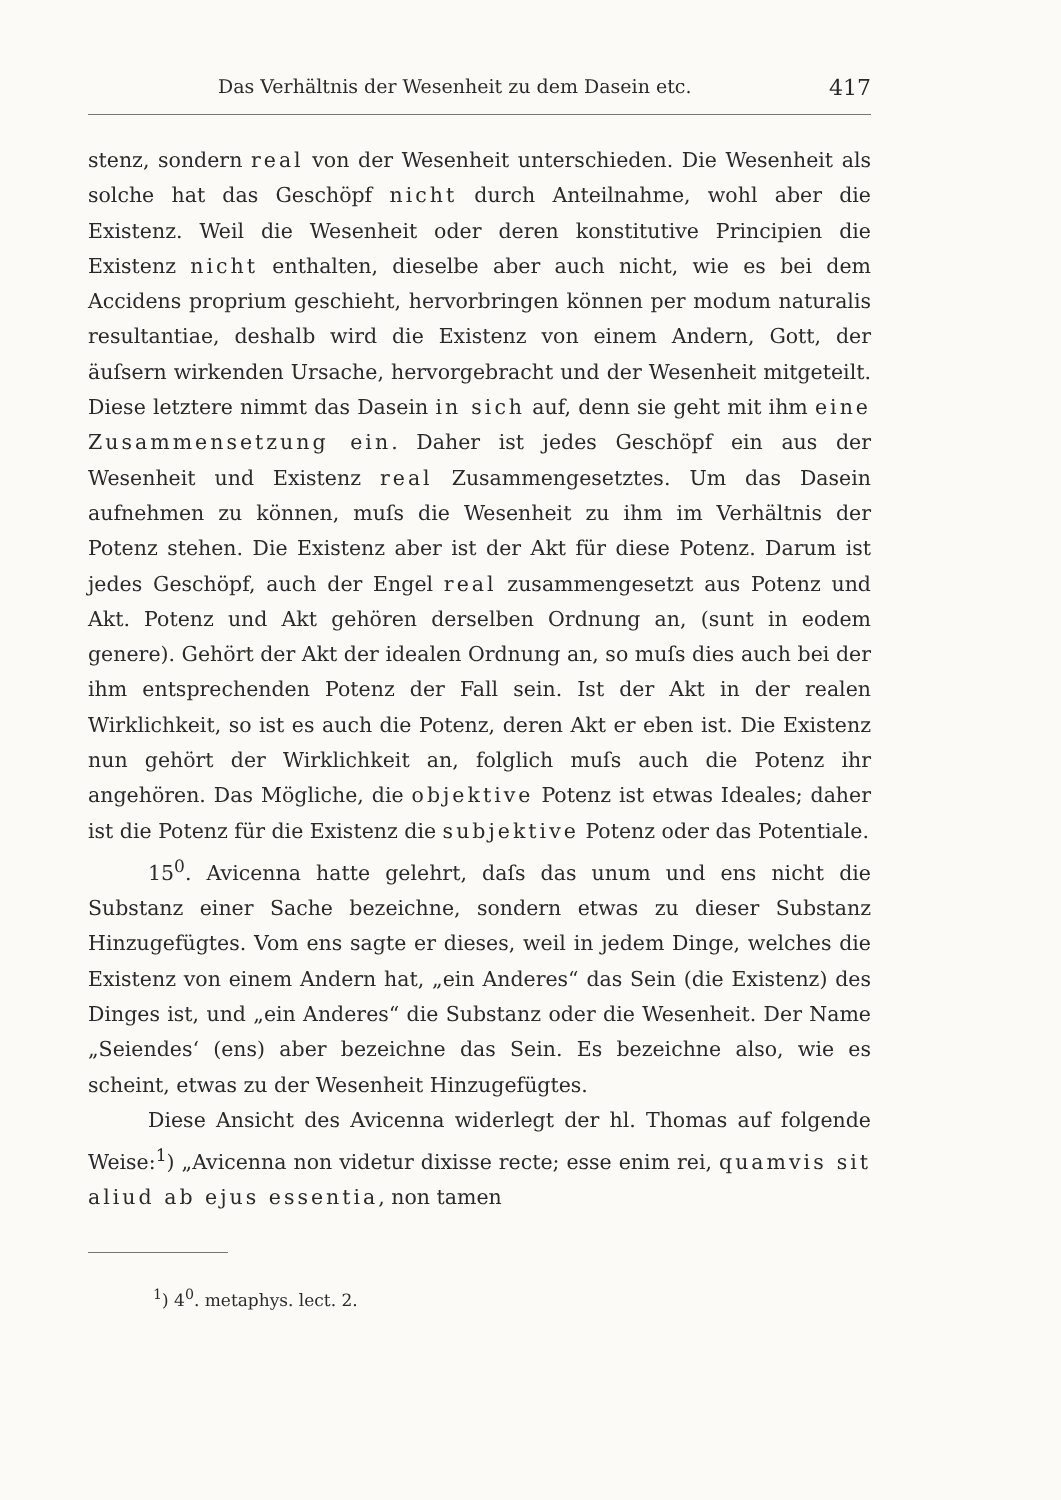Das Verhältnis der Wesenheit zu dem Dasein etc. 417
stenz, sondern real von der Wesenheit unterschieden. Die Wesenheit als solche hat das Geschöpf nicht durch Anteilnahme, wohl aber die Existenz. Weil die Wesenheit oder deren konstitutive Principien die Existenz nicht enthalten, dieselbe aber auch nicht, wie es bei dem Accidens proprium geschieht, hervorbringen können per modum naturalis resultantiae, deshalb wird die Existenz von einem Andern, Gott, der äuſsern wirkenden Ursache, hervorgebracht und der Wesenheit mitgeteilt. Diese letztere nimmt das Dasein in sich auf, denn sie geht mit ihm eine Zusammensetzung ein. Daher ist jedes Geschöpf ein aus der Wesenheit und Existenz real Zusammengesetztes. Um das Dasein aufnehmen zu können, muſs die Wesenheit zu ihm im Verhältnis der Potenz stehen. Die Existenz aber ist der Akt für diese Potenz. Darum ist jedes Geschöpf, auch der Engel real zusammengesetzt aus Potenz und Akt. Potenz und Akt gehören derselben Ordnung an, (sunt in eodem genere). Gehört der Akt der idealen Ordnung an, so muſs dies auch bei der ihm entsprechenden Potenz der Fall sein. Ist der Akt in der realen Wirklichkeit, so ist es auch die Potenz, deren Akt er eben ist. Die Existenz nun gehört der Wirklichkeit an, folglich muſs auch die Potenz ihr angehören. Das Mögliche, die objektive Potenz ist etwas Ideales; daher ist die Potenz für die Existenz die subjektive Potenz oder das Potentiale.
15<sup>0</sup>. Avicenna hatte gelehrt, daſs das unum und ens nicht die Substanz einer Sache bezeichne, sondern etwas zu dieser Substanz Hinzugefügtes. Vom ens sagte er dieses, weil in jedem Dinge, welches die Existenz von einem Andern hat, „ein Anderes“ das Sein (die Existenz) des Dinges ist, und „ein Anderes“ die Substanz oder die Wesenheit. Der Name „Seiendes‘ (ens) aber bezeichne das Sein. Es bezeichne also, wie es scheint, etwas zu der Wesenheit Hinzugefügtes.
Diese Ansicht des Avicenna widerlegt der hl. Thomas auf folgende Weise:<sup>1</sup>) „Avicenna non videtur dixisse recte; esse enim rei, quamvis sit aliud ab ejus essentia, non tamen
<sup>1</sup>) 4<sup>0</sup>. metaphys. lect. 2.